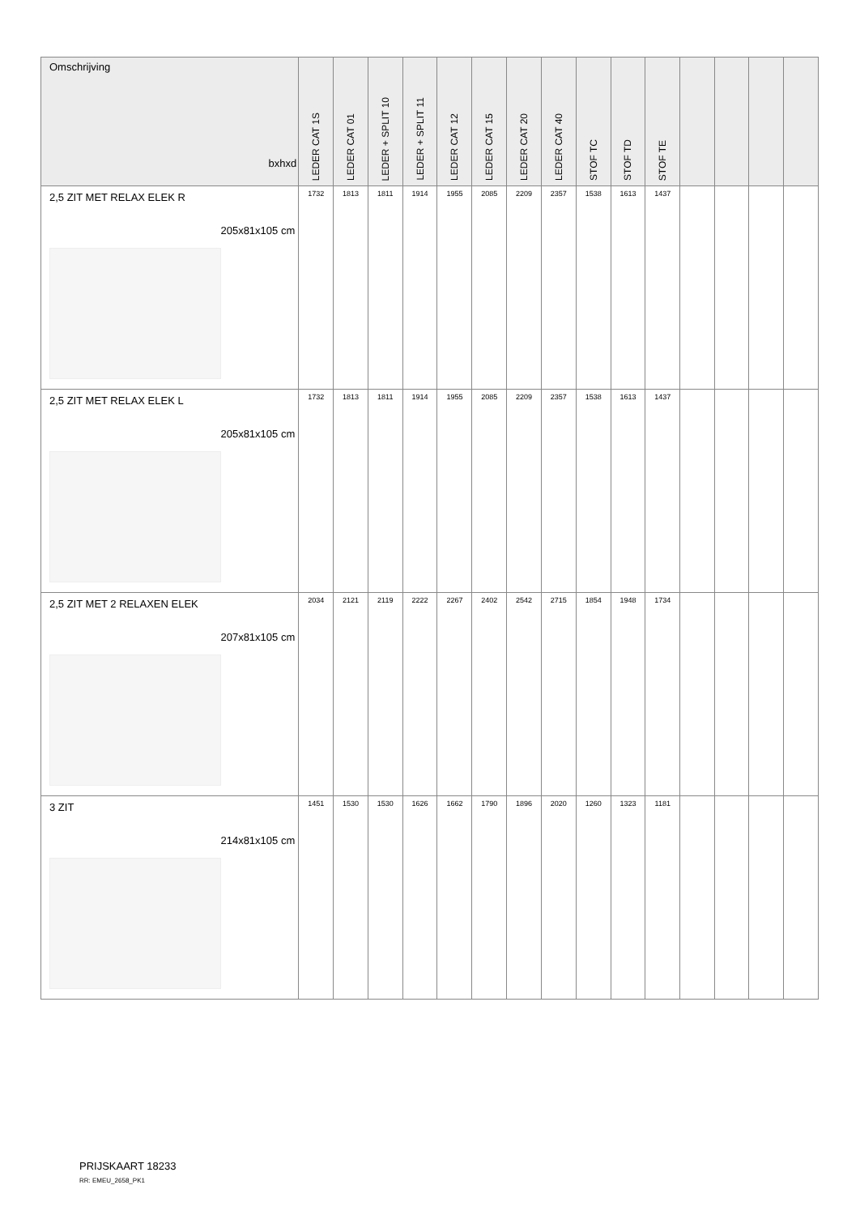| Omschrijving bxhxd | LEDER CAT 1S | LEDER CAT 01 | LEDER + SPLIT 10 | LEDER + SPLIT 11 | LEDER CAT 12 | LEDER CAT 15 | LEDER CAT 20 | LEDER CAT 40 | STOF TC | STOF TD | STOF TE | | | | |
| --- | --- | --- | --- | --- | --- | --- | --- | --- | --- | --- | --- | --- | --- | --- | --- |
| 2,5 ZIT MET RELAX ELEK R 205x81x105 cm | 1732 | 1813 | 1811 | 1914 | 1955 | 2085 | 2209 | 2357 | 1538 | 1613 | 1437 | | | | |
| 2,5 ZIT MET RELAX ELEK L 205x81x105 cm | 1732 | 1813 | 1811 | 1914 | 1955 | 2085 | 2209 | 2357 | 1538 | 1613 | 1437 | | | | |
| 2,5 ZIT MET 2 RELAXEN ELEK 207x81x105 cm | 2034 | 2121 | 2119 | 2222 | 2267 | 2402 | 2542 | 2715 | 1854 | 1948 | 1734 | | | | |
| 3 ZIT 214x81x105 cm | 1451 | 1530 | 1530 | 1626 | 1662 | 1790 | 1896 | 2020 | 1260 | 1323 | 1181 | | | | |
PRIJSKAART 18233
RR: EMEU_2658_PK1